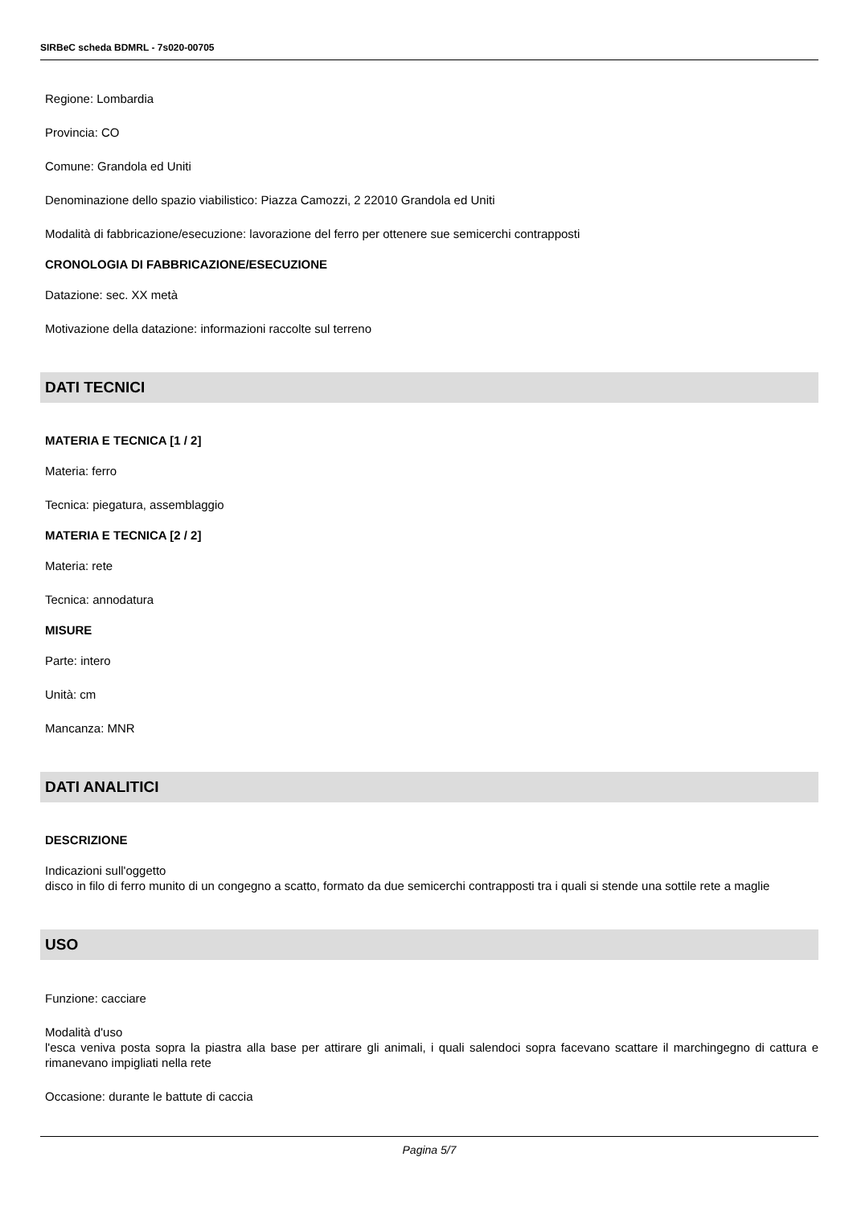SIRBeC scheda BDMRL - 7s020-00705
Regione: Lombardia
Provincia: CO
Comune: Grandola ed Uniti
Denominazione dello spazio viabilistico: Piazza Camozzi, 2 22010 Grandola ed Uniti
Modalità di fabbricazione/esecuzione: lavorazione del ferro per ottenere sue semicerchi contrapposti
CRONOLOGIA DI FABBRICAZIONE/ESECUZIONE
Datazione: sec. XX metà
Motivazione della datazione: informazioni raccolte sul terreno
DATI TECNICI
MATERIA E TECNICA [1 / 2]
Materia: ferro
Tecnica: piegatura, assemblaggio
MATERIA E TECNICA [2 / 2]
Materia: rete
Tecnica: annodatura
MISURE
Parte: intero
Unità: cm
Mancanza: MNR
DATI ANALITICI
DESCRIZIONE
Indicazioni sull'oggetto
disco in filo di ferro munito di un congegno a scatto, formato da due semicerchi contrapposti tra i quali si stende una sottile rete a maglie
USO
Funzione: cacciare
Modalità d'uso
l'esca veniva posta sopra la piastra alla base per attirare gli animali, i quali salendoci sopra facevano scattare il marchingegno di cattura e rimanevano impigliati nella rete
Occasione: durante le battute di caccia
Pagina 5/7